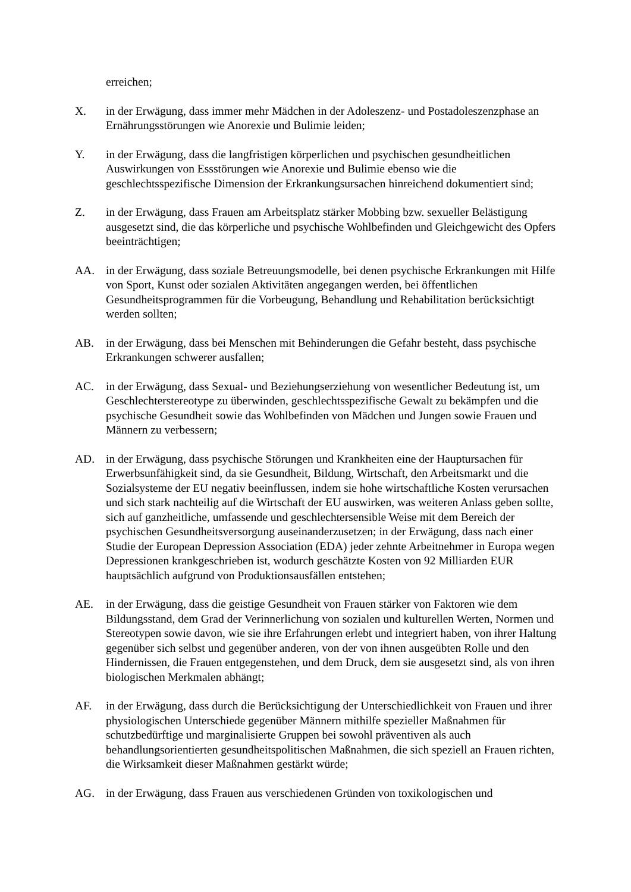erreichen;
X. in der Erwägung, dass immer mehr Mädchen in der Adoleszenz- und Postadoleszenzphase an Ernährungsstörungen wie Anorexie und Bulimie leiden;
Y. in der Erwägung, dass die langfristigen körperlichen und psychischen gesundheitlichen Auswirkungen von Essstörungen wie Anorexie und Bulimie ebenso wie die geschlechtsspezifische Dimension der Erkrankungsursachen hinreichend dokumentiert sind;
Z. in der Erwägung, dass Frauen am Arbeitsplatz stärker Mobbing bzw. sexueller Belästigung ausgesetzt sind, die das körperliche und psychische Wohlbefinden und Gleichgewicht des Opfers beeinträchtigen;
AA. in der Erwägung, dass soziale Betreuungsmodelle, bei denen psychische Erkrankungen mit Hilfe von Sport, Kunst oder sozialen Aktivitäten angegangen werden, bei öffentlichen Gesundheitsprogrammen für die Vorbeugung, Behandlung und Rehabilitation berücksichtigt werden sollten;
AB. in der Erwägung, dass bei Menschen mit Behinderungen die Gefahr besteht, dass psychische Erkrankungen schwerer ausfallen;
AC. in der Erwägung, dass Sexual- und Beziehungserziehung von wesentlicher Bedeutung ist, um Geschlechterstereotype zu überwinden, geschlechtsspezifische Gewalt zu bekämpfen und die psychische Gesundheit sowie das Wohlbefinden von Mädchen und Jungen sowie Frauen und Männern zu verbessern;
AD. in der Erwägung, dass psychische Störungen und Krankheiten eine der Hauptursachen für Erwerbsunfähigkeit sind, da sie Gesundheit, Bildung, Wirtschaft, den Arbeitsmarkt und die Sozialsysteme der EU negativ beeinflussen, indem sie hohe wirtschaftliche Kosten verursachen und sich stark nachteilig auf die Wirtschaft der EU auswirken, was weiteren Anlass geben sollte, sich auf ganzheitliche, umfassende und geschlechtersensible Weise mit dem Bereich der psychischen Gesundheitsversorgung auseinanderzusetzen; in der Erwägung, dass nach einer Studie der European Depression Association (EDA) jeder zehnte Arbeitnehmer in Europa wegen Depressionen krankgeschrieben ist, wodurch geschätzte Kosten von 92 Milliarden EUR hauptsächlich aufgrund von Produktionsausfällen entstehen;
AE. in der Erwägung, dass die geistige Gesundheit von Frauen stärker von Faktoren wie dem Bildungsstand, dem Grad der Verinnerlichung von sozialen und kulturellen Werten, Normen und Stereotypen sowie davon, wie sie ihre Erfahrungen erlebt und integriert haben, von ihrer Haltung gegenüber sich selbst und gegenüber anderen, von der von ihnen ausgeübten Rolle und den Hindernissen, die Frauen entgegenstehen, und dem Druck, dem sie ausgesetzt sind, als von ihren biologischen Merkmalen abhängt;
AF. in der Erwägung, dass durch die Berücksichtigung der Unterschiedlichkeit von Frauen und ihrer physiologischen Unterschiede gegenüber Männern mithilfe spezieller Maßnahmen für schutzbedürftige und marginalisierte Gruppen bei sowohl präventiven als auch behandlungsorientierten gesundheitspolitischen Maßnahmen, die sich speziell an Frauen richten, die Wirksamkeit dieser Maßnahmen gestärkt würde;
AG. in der Erwägung, dass Frauen aus verschiedenen Gründen von toxikologischen und